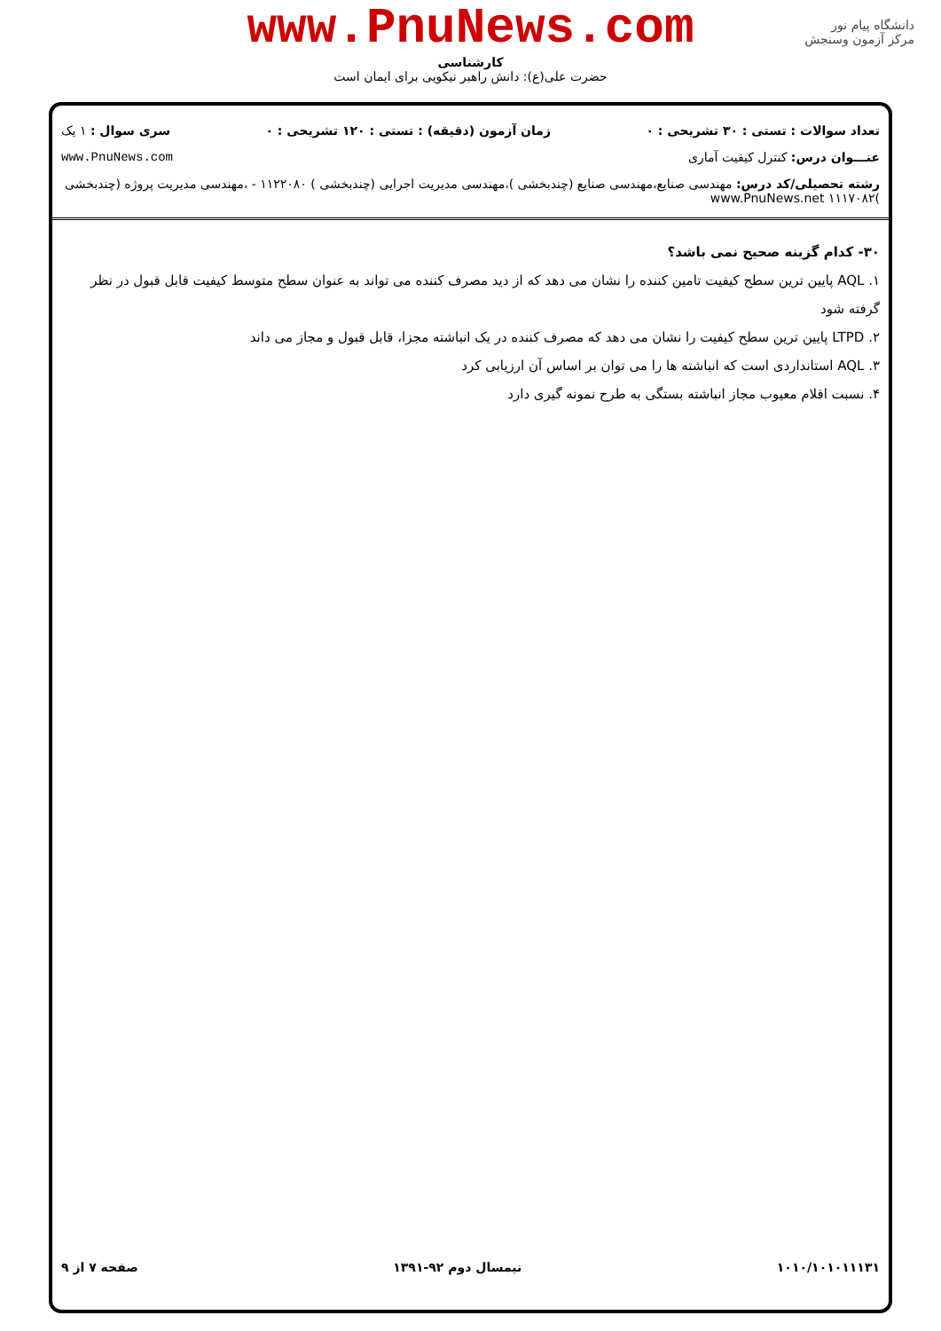دانشگاه پیام نور
مرکز آزمون وسنجش
www.PnuNews.com
کارشناسی
حضرت علی(ع): دانش راهبر نیکویی برای ایمان است
تعداد سوالات : تستی : ۳۰ تشریحی : ۰ زمان آزمون (دقیقه) : تستی : ۱۲۰ تشریحی : ۰ سری سوال : ۱ یک
عنـــوان درس: کنترل کیفیت آماری www.PnuNews.com
رشته تحصیلی/کد درس: مهندسی صنایع،مهندسی صنایع (چندبخشی )،مهندسی مدیریت اجرایی (چندبخشی ) ۱۱۲۲۰۸۰ - ،مهندسی مدیریت پروژه (چندبخشی )۱۱۱۷۰۸۲ www.PnuNews.net
۳۰- کدام گزینه صحیح نمی باشد؟
۱. AQL پایین ترین سطح کیفیت تامین کننده را نشان می دهد که از دید مصرف کننده می تواند به عنوان سطح متوسط کیفیت قابل قبول در نظر گرفته شود
۲. LTPD پایین ترین سطح کیفیت را نشان می دهد که مصرف کننده در یک انباشته مجزا، قابل قبول و مجاز می داند
۳. AQL استانداردی است که انباشته ها را می توان بر اساس آن ارزیابی کرد
۴. نسبت اقلام معیوب مجاز انباشته بستگی به طرح نمونه گیری دارد
۱۰۱۰/۱۰۱۰۱۱۱۳۱ نیمسال دوم ۹۲-۱۳۹۱ صفحه ۷ از ۹